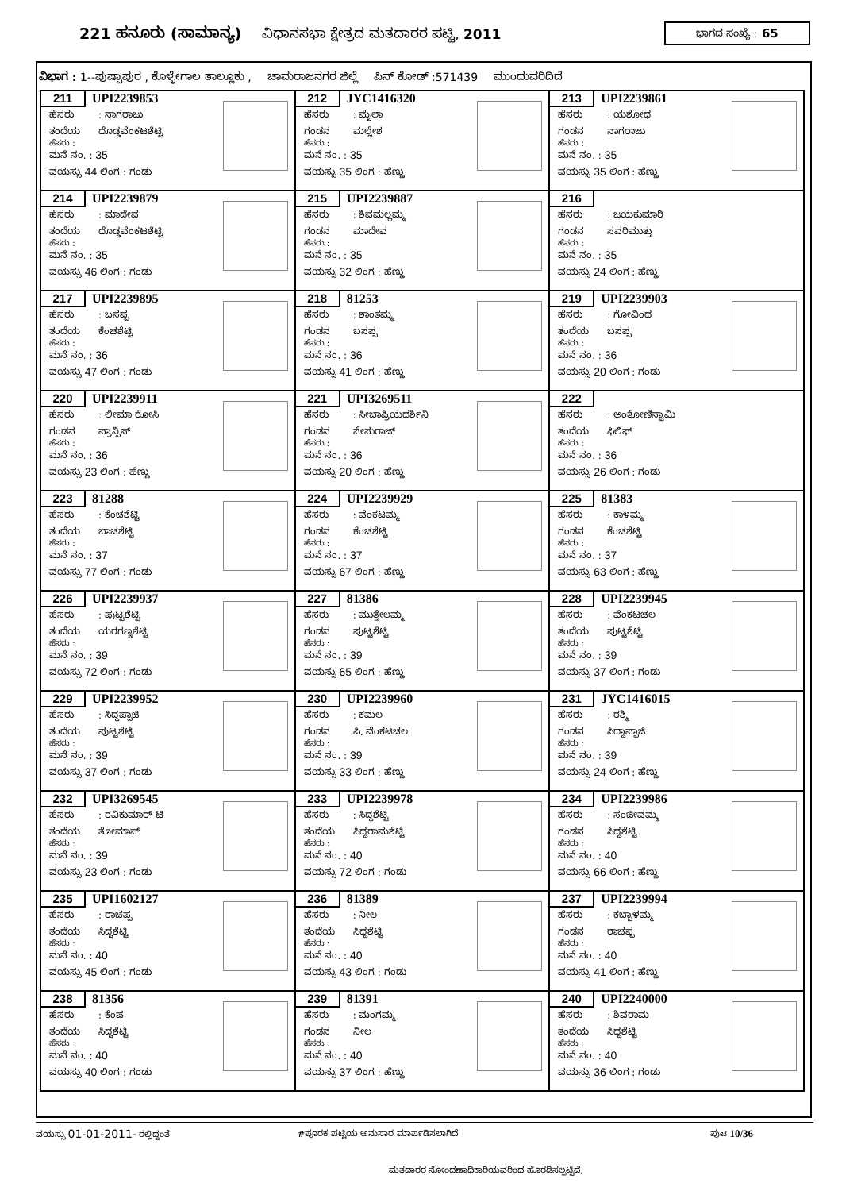221 ಹನೂರು (ಸಾಮಾನ್ಯ)
ವಿಧಾನಸಭಾ ಕ್ಷೇತ್ರದ ಮತದಾರರ ಪಟ್ಟಿ, 2011
ಭಾಗದ ಸಂಖ್ಯೆ : 65
ವಿಭಾಗ : 1--ಪುಷ್ಪಾಪುರ , ಕೊಳ್ಳೇಗಾಲ ತಾಲ್ಲೂಕು , ಚಾಮರಾಜನಗರ ಜಿಲ್ಲೆ ಪಿನ್ ಕೋಡ್ :571439 ಮುಂದುವರಿದಿದೆ
| 211 UPI2239853 ಹೆಸರು : ನಾಗರಾಜು ತಂದೆಯ ದೊಡ್ಡವೆಂಕಟಶೆಟ್ಟಿ ಹೆಸರು : ಮನೆ ನಂ. : 35 ವಯಸ್ಸು 44 ಲಿಂಗ : ಗಂಡು | 212 JYC1416320 ಹೆಸರು : ಮೈಲಾ ಗಂಡನ ಮಲ್ಲೇಶ ಹೆಸರು : ಮನೆ ನಂ. : 35 ವಯಸ್ಸು 35 ಲಿಂಗ : ಹೆಣ್ಣು | 213 UPI2239861 ಹೆಸರು : ಯಶೋಧ ಗಂಡನ ನಾಗರಾಜು ಹೆಸರು : ಮನೆ ನಂ. : 35 ವಯಸ್ಸು 35 ಲಿಂಗ : ಹೆಣ್ಣು |
| 214 UPI2239879 ಹೆಸರು : ಮಾದೇವ ತಂದೆಯ ದೊಡ್ಡವೆಂಕಟಶೆಟ್ಟಿ ಹೆಸರು : ಮನೆ ನಂ. : 35 ವಯಸ್ಸು 46 ಲಿಂಗ : ಗಂಡು | 215 UPI2239887 ಹೆಸರು : ಶಿವಮಲ್ಲಮ್ಮ ಗಂಡನ ಮಾದೇವ ಹೆಸರು : ಮನೆ ನಂ. : 35 ವಯಸ್ಸು 32 ಲಿಂಗ : ಹೆಣ್ಣು | 216 ಹೆಸರು : ಜಯಕುಮಾರಿ ಗಂಡನ ಸವರಿಮುತ್ತು ಹೆಸರು : ಮನೆ ನಂ. : 35 ವಯಸ್ಸು 24 ಲಿಂಗ : ಹೆಣ್ಣು |
| 217 UPI2239895 ಹೆಸರು : ಬಸಪ್ಪ ತಂದೆಯ ಕೆಂಚಶೆಟ್ಟಿ ಹೆಸರು : ಮನೆ ನಂ. : 36 ವಯಸ್ಸು 47 ಲಿಂಗ : ಗಂಡು | 218 81253 ಹೆಸರು : ಶಾಂತಮ್ಮ ಗಂಡನ ಬಸಪ್ಪ ಹೆಸರು : ಮನೆ ನಂ. : 36 ವಯಸ್ಸು 41 ಲಿಂಗ : ಹೆಣ್ಣು | 219 UPI2239903 ಹೆಸರು : ಗೋವಿಂದ ತಂದೆಯ ಬಸಪ್ಪ ಹೆಸರು : ಮನೆ ನಂ. : 36 ವಯಸ್ಸು 20 ಲಿಂಗ : ಗಂಡು |
| 220 UPI2239911 ಹೆಸರು : ಲೀಮಾ ರೋಸಿ ಗಂಡನ ಪ್ರಾನ್ಸಿಸ್ ಹೆಸರು : ಮನೆ ನಂ. : 36 ವಯಸ್ಸು 23 ಲಿಂಗ : ಹೆಣ್ಣು | 221 UPI3269511 ಹೆಸರು : ಸೀಬಾಪ್ರಿಯದರ್ಶಿನಿ ಗಂಡನ ಸೇಸುರಾಜ್ ಹೆಸರು : ಮನೆ ನಂ. : 36 ವಯಸ್ಸು 20 ಲಿಂಗ : ಹೆಣ್ಣು | 222 ಹೆಸರು : ಅಂತೋಣಿಸ್ವಾಮಿ ತಂದೆಯ ಫಿಲಿಫ್ ಹೆಸರು : ಮನೆ ನಂ. : 36 ವಯಸ್ಸು 26 ಲಿಂಗ : ಗಂಡು |
| 223 81288 ಹೆಸರು : ಕೆಂಚಶೆಟ್ಟಿ ತಂದೆಯ ಬಾಚಶೆಟ್ಟಿ ಹೆಸರು : ಮನೆ ನಂ. : 37 ವಯಸ್ಸು 77 ಲಿಂಗ : ಗಂಡು | 224 UPI2239929 ಹೆಸರು : ವೆಂಕಟಮ್ಮ ಗಂಡನ ಕೆಂಚಶೆಟ್ಟಿ ಹೆಸರು : ಮನೆ ನಂ. : 37 ವಯಸ್ಸು 67 ಲಿಂಗ : ಹೆಣ್ಣು | 225 81383 ಹೆಸರು : ಕಾಳಮ್ಮ ಗಂಡನ ಕೆಂಚಶೆಟ್ಟಿ ಹೆಸರು : ಮನೆ ನಂ. : 37 ವಯಸ್ಸು 63 ಲಿಂಗ : ಹೆಣ್ಣು |
| 226 UPI2239937 ಹೆಸರು : ಪುಟ್ಟಶೆಟ್ಟಿ ತಂದೆಯ ಯರಗಣ್ಣಶೆಟ್ಟಿ ಹೆಸರು : ಮನೆ ನಂ. : 39 ವಯಸ್ಸು 72 ಲಿಂಗ : ಗಂಡು | 227 81386 ಹೆಸರು : ಮುತ್ತೇಲಮ್ಮ ಗಂಡನ ಪುಟ್ಟಶೆಟ್ಟಿ ಹೆಸರು : ಮನೆ ನಂ. : 39 ವಯಸ್ಸು 65 ಲಿಂಗ : ಹೆಣ್ಣು | 228 UPI2239945 ಹೆಸರು : ವೆಂಕಟಚಲ ತಂದೆಯ ಪುಟ್ಟಶೆಟ್ಟಿ ಹೆಸರು : ಮನೆ ನಂ. : 39 ವಯಸ್ಸು 37 ಲಿಂಗ : ಗಂಡು |
| 229 UPI2239952 ಹೆಸರು : ಸಿದ್ದಪ್ಪಾಜಿ ತಂದೆಯ ಪುಟ್ಟಶೆಟ್ಟಿ ಹೆಸರು : ಮನೆ ನಂ. : 39 ವಯಸ್ಸು 37 ಲಿಂಗ : ಗಂಡು | 230 UPI2239960 ಹೆಸರು : ಕಮಲ ಗಂಡನ ಪಿ. ವೆಂಕಟಚಲ ಹೆಸರು : ಮನೆ ನಂ. : 39 ವಯಸ್ಸು 33 ಲಿಂಗ : ಹೆಣ್ಣು | 231 JYC1416015 ಹೆಸರು : ರಶ್ಮಿ ಗಂಡನ ಸಿದ್ದಾಪ್ಪಾಜಿ ಹೆಸರು : ಮನೆ ನಂ. : 39 ವಯಸ್ಸು 24 ಲಿಂಗ : ಹೆಣ್ಣು |
| 232 UPI3269545 ಹೆಸರು : ರವಿಕುಮಾರ್ ಟಿ ತಂದೆಯ ತೋಮಾಸ್ ಹೆಸರು : ಮನೆ ನಂ. : 39 ವಯಸ್ಸು 23 ಲಿಂಗ : ಗಂಡು | 233 UPI2239978 ಹೆಸರು : ಸಿದ್ದಶೆಟ್ಟಿ ತಂದೆಯ ಸಿದ್ದರಾಮಶೆಟ್ಟಿ ಹೆಸರು : ಮನೆ ನಂ. : 40 ವಯಸ್ಸು 72 ಲಿಂಗ : ಗಂಡು | 234 UPI2239986 ಹೆಸರು : ಸಂಜೀವಮ್ಮ ಗಂಡನ ಸಿದ್ದಶೆಟ್ಟಿ ಹೆಸರು : ಮನೆ ನಂ. : 40 ವಯಸ್ಸು 66 ಲಿಂಗ : ಹೆಣ್ಣು |
| 235 UPI1602127 ಹೆಸರು : ರಾಚಪ್ಪ ತಂದೆಯ ಸಿದ್ದಶೆಟ್ಟಿ ಹೆಸರು : ಮನೆ ನಂ. : 40 ವಯಸ್ಸು 45 ಲಿಂಗ : ಗಂಡು | 236 81389 ಹೆಸರು : ನೀಲ ತಂದೆಯ ಸಿದ್ದಶೆಟ್ಟಿ ಹೆಸರು : ಮನೆ ನಂ. : 40 ವಯಸ್ಸು 43 ಲಿಂಗ : ಗಂಡು | 237 UPI2239994 ಹೆಸರು : ಕಬ್ಬಾಳಮ್ಮ ಗಂಡನ ರಾಚಪ್ಪ ಹೆಸರು : ಮನೆ ನಂ. : 40 ವಯಸ್ಸು 41 ಲಿಂಗ : ಹೆಣ್ಣು |
| 238 81356 ಹೆಸರು : ಕೆಂಪ ತಂದೆಯ ಸಿದ್ದಶೆಟ್ಟಿ ಹೆಸರು : ಮನೆ ನಂ. : 40 ವಯಸ್ಸು 40 ಲಿಂಗ : ಗಂಡು | 239 81391 ಹೆಸರು : ಮಂಗಮ್ಮ ಗಂಡನ ನೀಲ ಹೆಸರು : ಮನೆ ನಂ. : 40 ವಯಸ್ಸು 37 ಲಿಂಗ : ಹೆಣ್ಣು | 240 UPI2240000 ಹೆಸರು : ಶಿವರಾಮ ತಂದೆಯ ಸಿದ್ದಶೆಟ್ಟಿ ಹೆಸರು : ಮನೆ ನಂ. : 40 ವಯಸ್ಸು 36 ಲಿಂಗ : ಗಂಡು |
ವಯಸ್ಸು 01-01-2011- ರಲ್ಲಿದ್ದಂತೆ #ಪೂರಕ ಪಟ್ಟಿಯ ಅನುಸಾರ ಮಾರ್ಪಡಿಸಲಾಗಿದೆ ಪುಟ 10/36
ಮತದಾರರ ನೋಂದಣಾಧಿಕಾರಿಯವರಿಂದ ಹೊರಡಿಸಲ್ಪಟ್ಟಿದೆ.